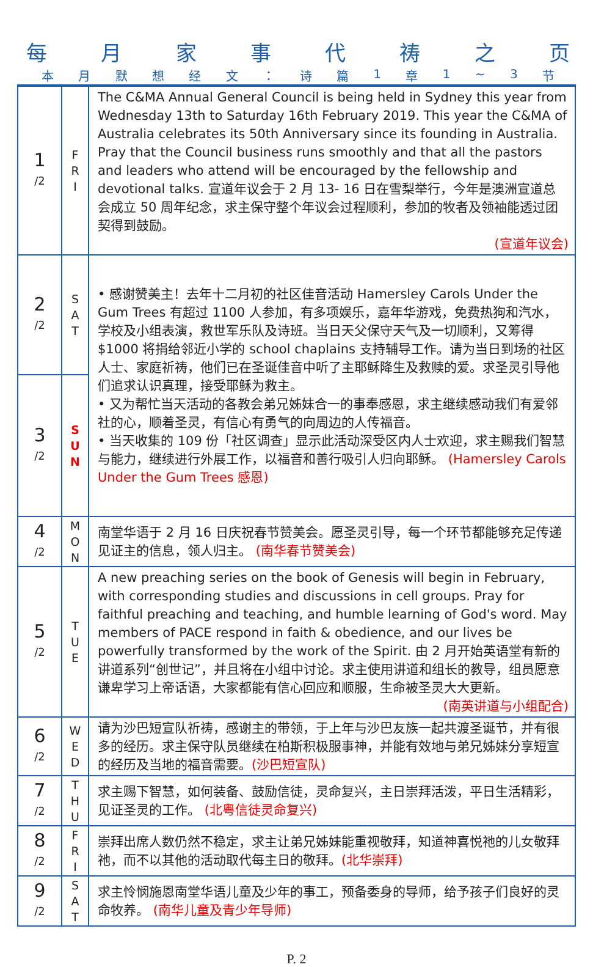每月家事代祷之页
本月默想经文 ： 诗篇 1 章 1 ~ 3 节
| 1 /2 | F R I | The C&MA Annual General Council is being held in Sydney this year from Wednesday 13th to Saturday 16th February 2019. This year the C&MA of Australia celebrates its 50th Anniversary since its founding in Australia. Pray that the Council business runs smoothly and that all the pastors and leaders who attend will be encouraged by the fellowship and devotional talks. 宣道年议会于 2 月 13- 16 日在雪梨举行，今年是澳洲宣道总会成立 50 周年纪念，求主保守整个年议会过程顺利，参加的牧者及领袖能透过团契得到鼓励。 (宣道年议会) |
| 2 /2 | S A T | • 感谢赞美主！去年十二月初的社区佳音活动 Hamersley Carols Under the Gum Trees 有超过 1100 人参加，有多项娱乐，嘉年华游戏，免费热狗和汽水，学校及小组表演，救世军乐队及诗班。当日天父保守天气及一切顺利，又筹得$1000 将捐给邻近小学的 school chaplains 支持辅导工作。请为当日到场的社区人士、家庭祈祷，他们已在圣诞佳音中听了主耶稣降生及救赎的爱。求圣灵引导他们追求认识真理，接受耶稣为救主。 • 又为帮忙当天活动的各教会弟兄姊妹合一的事奉感恩，求主继续感动我们有爱邻社的心，顺着圣灵，有信心有勇气的向周边的人传福音。 • 当天收集的 109 份「社区调查」显示此活动深受区内人士欢迎，求主赐我们智慧与能力，继续进行外展工作，以福音和善行吸引人归向耶稣。 (Hamersley Carols Under the Gum Trees 感恩) |
| 3 /2 | S U N | |
| 4 /2 | M O N | 南堂华语于 2 月 16 日庆祝春节赞美会。愿圣灵引导，每一个环节都能够充足传递见证主的信息，领人归主。 (南华春节赞美会) |
| 5 /2 | T U E | A new preaching series on the book of Genesis will begin in February, with corresponding studies and discussions in cell groups. Pray for faithful preaching and teaching, and humble learning of God's word. May members of PACE respond in faith & obedience, and our lives be powerfully transformed by the work of the Spirit. 由 2 月开始英语堂有新的讲道系列“创世记”，并且将在小组中讨论。求主使用讲道和组长的教导，组员愿意谦卑学习上帝话语，大家都能有信心回应和顺服，生命被圣灵大大更新。 (南英讲道与小组配合) |
| 6 /2 | W E D | 请为沙巴短宣队祈祷，感谢主的带领，于上年与沙巴友族一起共渡圣诞节，并有很多的经历。求主保守队员继续在柏斯积极服事神，并能有效地与弟兄姊妹分享短宣的经历及当地的福音需要。 (沙巴短宣队) |
| 7 /2 | T H U | 求主赐下智慧，如何装备、鼓励信徒，灵命复兴，主日崇拜活泼，平日生活精彩，见证圣灵的工作。 (北粤信徒灵命复兴) |
| 8 /2 | F R I | 崇拜出席人数仍然不稳定，求主让弟兄姊妹能重视敬拜，知道神喜悦祂的儿女敬拜祂，而不以其他的活动取代每主日的敬拜。 (北华崇拜) |
| 9 /2 | S A T | 求主怜悯施恩南堂华语儿童及少年的事工，预备委身的导师，给予孩子们良好的灵命牧养。 (南华儿童及青少年导师) |
P. 2